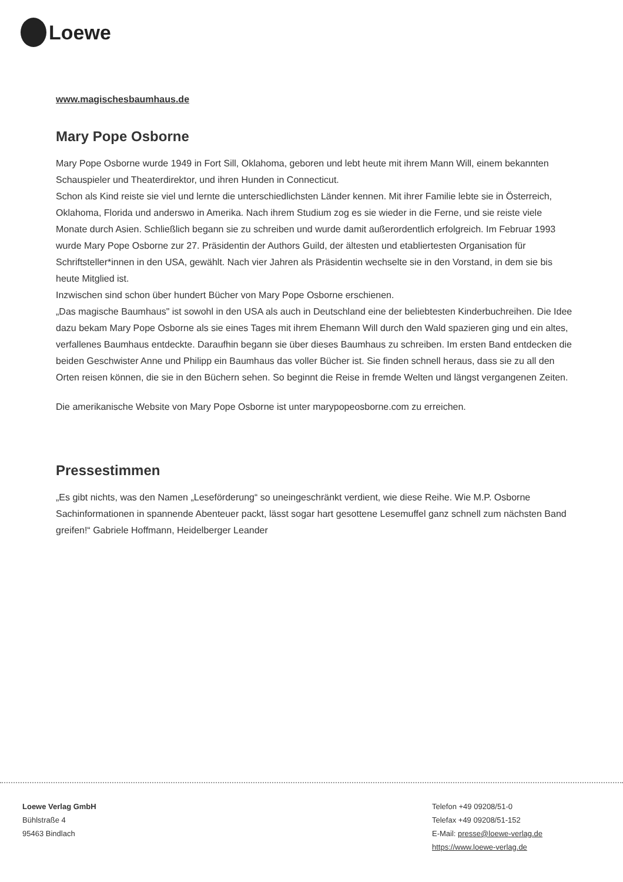Loewe
www.magischesbaumhaus.de
Mary Pope Osborne
Mary Pope Osborne wurde 1949 in Fort Sill, Oklahoma, geboren und lebt heute mit ihrem Mann Will, einem bekannten Schauspieler und Theaterdirektor, und ihren Hunden in Connecticut.
Schon als Kind reiste sie viel und lernte die unterschiedlichsten Länder kennen. Mit ihrer Familie lebte sie in Österreich, Oklahoma, Florida und anderswo in Amerika. Nach ihrem Studium zog es sie wieder in die Ferne, und sie reiste viele Monate durch Asien. Schließlich begann sie zu schreiben und wurde damit außerordentlich erfolgreich. Im Februar 1993 wurde Mary Pope Osborne zur 27. Präsidentin der Authors Guild, der ältesten und etabliertesten Organisation für Schriftsteller*innen in den USA, gewählt. Nach vier Jahren als Präsidentin wechselte sie in den Vorstand, in dem sie bis heute Mitglied ist.
Inzwischen sind schon über hundert Bücher von Mary Pope Osborne erschienen.
„Das magische Baumhaus" ist sowohl in den USA als auch in Deutschland eine der beliebtesten Kinderbuchreihen. Die Idee dazu bekam Mary Pope Osborne als sie eines Tages mit ihrem Ehemann Will durch den Wald spazieren ging und ein altes, verfallenes Baumhaus entdeckte. Daraufhin begann sie über dieses Baumhaus zu schreiben. Im ersten Band entdecken die beiden Geschwister Anne und Philipp ein Baumhaus das voller Bücher ist. Sie finden schnell heraus, dass sie zu all den Orten reisen können, die sie in den Büchern sehen. So beginnt die Reise in fremde Welten und längst vergangenen Zeiten.
Die amerikanische Website von Mary Pope Osborne ist unter marypopeosborne.com zu erreichen.
Pressestimmen
„Es gibt nichts, was den Namen „Leseförderung“ so uneingeschränkt verdient, wie diese Reihe. Wie M.P. Osborne Sachinformationen in spannende Abenteuer packt, lässt sogar hart gesottene Lesemuffel ganz schnell zum nächsten Band greifen!“ Gabriele Hoffmann, Heidelberger Leander
Loewe Verlag GmbH
Bühlstraße 4
95463 Bindlach
Telefon +49 09208/51-0
Telefax +49 09208/51-152
E-Mail: presse@loewe-verlag.de
https://www.loewe-verlag.de